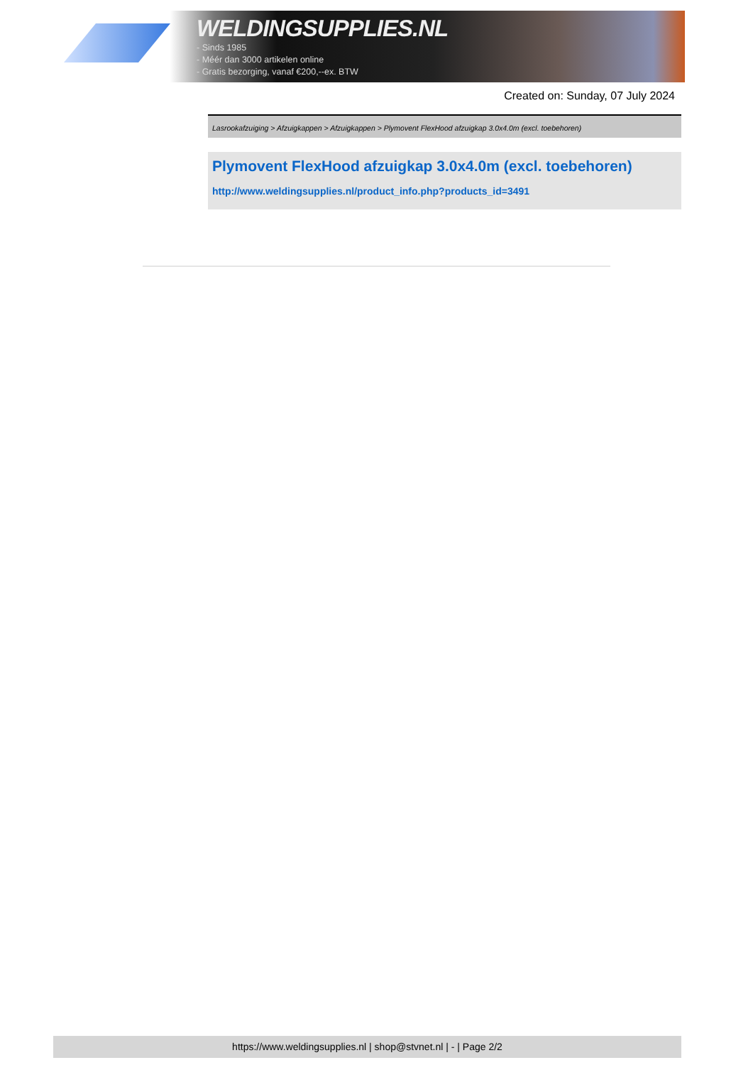WELDINGSUPPLIES.NL
- Sinds 1985
- Méér dan 3000 artikelen online
- Gratis bezorging, vanaf €200,--ex. BTW
Created on: Sunday, 07 July 2024
Lasrookafzuiging > Afzuigkappen > Afzuigkappen > Plymovent FlexHood afzuigkap 3.0x4.0m (excl. toebehoren)
Plymovent FlexHood afzuigkap 3.0x4.0m (excl. toebehoren)
http://www.weldingsupplies.nl/product_info.php?products_id=3491
https://www.weldingsupplies.nl | shop@stvnet.nl | - | Page 2/2